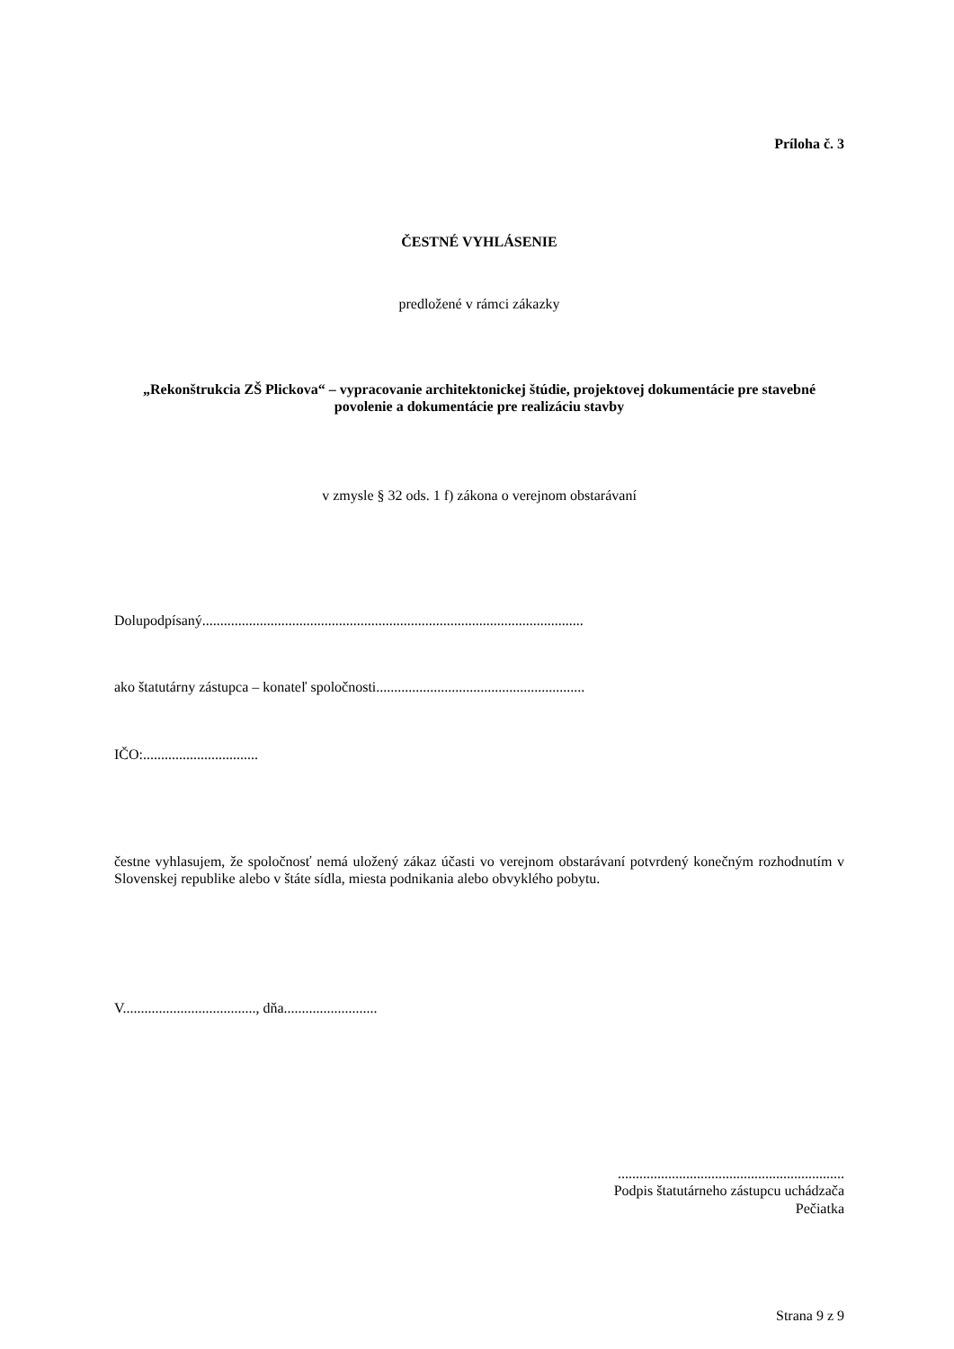Príloha č. 3
ČESTNÉ VYHLÁSENIE
predložené v rámci zákazky
„Rekonštrukcia ZŠ Plickova“ – vypracovanie architektonickej štúdie, projektovej dokumentácie pre stavebné povolenie a dokumentácie pre realizáciu stavby
v zmysle § 32 ods. 1 f) zákona o verejnom obstarávaní
Dolupodpísaný..........................................................................................................
ako štatutárny zástupca – konateľ spoločnosti..........................................................
IČO:................................
čestne vyhlasujem, že spoločnosť nemá uložený zákaz účasti vo verejnom obstarávaní potvrdený konečným rozhodnutím v Slovenskej republike alebo v štáte sídla, miesta podnikania alebo obvyklého pobytu.
V....................................., dňa..........................
...............................................................
Podpis štatutárneho zástupcu uchádzača
Pečiatka
Strana 9 z 9